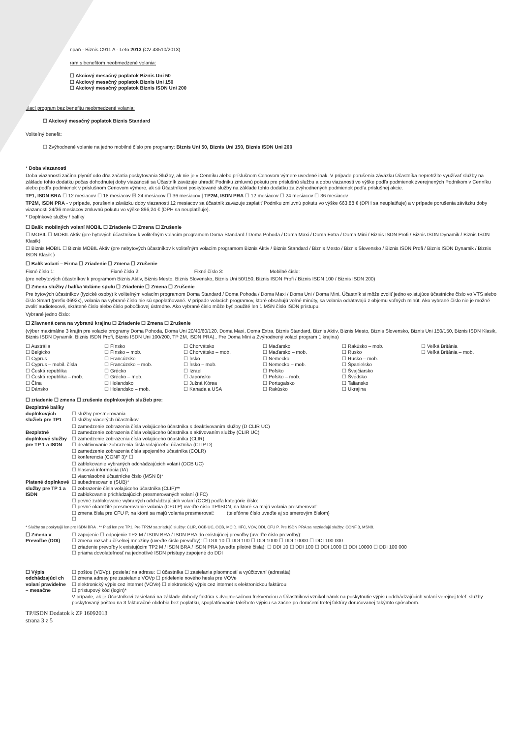npaň - Biznis C911 A - Leto 2013 (CV 43510/2013)
ram s benefitom neobmedzené volania:
☐ Akciový mesačný poplatok Biznis Uni 50
☐ Akciový mesačný poplatok Biznis Uni 150
☐ Akciový mesačný poplatok Biznis ISDN Uni 200
olací program bez benefitu neobmedzené volania:
☐ Akciový mesačný poplatok Biznis Standard
Voliteľný benefit:
☐ Zvýhodnené volanie na jedno mobilné číslo pre programy: Biznis Uni 50, Biznis Uni 150, Biznis ISDN Uni 200
* Doba viazanosti
Doba viazanosti začína plynúť odo dňa začatia poskytovania Služby, ak nie je v Cenníku alebo príslušnom Cenovom výmere uvedené inak. V prípade porušenia záväzku Účastníka nepretržite využívať služby na základe tohto dodatku počas dohodnutej doby viazanosti sa Účastník zaväzuje uhradiť Podniku zmluvnú pokutu pre príslušnú službu a dobu viazanosti vo výške podľa podmienok zverejnených Podnikom v Cenníku alebo podľa podmienok v príslušnom Cenovom výmere, ak sú Účastníkovi poskytované služby na základe tohto dodatku za zvýhodnených podmienok podľa príslušnej akcie.
TP1, ISDN BRA ☐ 12 mesiacov ☐ 18 mesiacov ☒ 24 mesiacov ☐ 36 mesiacov | TP2M, ISDN PRA ☐ 12 mesiacov ☐ 24 mesiacov ☐ 36 mesiacov
TP2M, ISDN PRA - v prípade, porušenia záväzku doby viazanosti 12 mesiacov sa účastník zaväzuje zaplatiť Podniku zmluvnú pokutu vo výške 663,88 € (DPH sa neuplatňuje) a v prípade porušenia záväzku doby viazanosti 24/36 mesiacov zmluvnú pokutu vo výške 896,24 € (DPH sa neuplatňuje).
* Doplnkové služby / balíky
☐ Balík mobilných volaní MOBIL ☐ Zriadenie ☐ Zmena ☐ Zrušenie
☐ MOBIL ☐ MOBIL Aktiv (pre bytových účastníkov k voliteľným volacím programom Doma Standard / Doma Pohoda / Doma Maxi / Doma Extra / Doma Mini / Biznis ISDN Profi / Biznis ISDN Dynamik / Biznis ISDN Klasik)
☐ Biznis MOBIL ☐ Biznis MOBIL Aktiv (pre nebytových účastníkov k voliteľným volacím programom Biznis Aktiv / Biznis Standard / Biznis Mesto / Biznis Slovensko / Biznis ISDN Profi / Biznis ISDN Dynamik / Biznis ISDN Klasik )
☐ Balík volaní – Firma ☐ Zriadenie ☐ Zmena ☐ Zrušenie
Fixné číslo 1: Fixné číslo 2: Fixné číslo 3: Mobilné číslo:
(pre nebytových účastníkov k programom Biznis Aktiv, Biznis Mesto, Biznis Slovensko, Biznis Uni 50/150, Biznis ISDN Profi / Biznis ISDN 100 / Biznis ISDN 200)
☐ Zmena služby / balíka Voláme spolu ☐ Zriadenie ☐ Zmena ☐ Zrušenie
Pre bytových účastníkov (fyzické osoby) k voliteľným volacím programom Doma Standard / Doma Pohoda / Doma Maxi / Doma Uni / Doma Mini. Účastník si môže zvoliť jedno existujúce účastnícke číslo vo VTS alebo číslo Smart (prefix 0692x), volania na vybrané číslo nie sú spoplatňované. V prípade volacích programov, ktoré obsahujú voľné minúty, sa volania odrátavajú z objemu voľných minút. Ako vybrané číslo nie je možné zvoliť audiotexové, skrátené číslo alebo číslo pobočkovej ústredne. Ako vybrané číslo môže byť použité len 1 MSN číslo ISDN prístupu.
Vybrané jedno číslo:
☐ Zľavnená cena na vybranú krajinu ☐ Zriadenie ☐ Zmena ☐ Zrušenie
(výber maximálne 3 krajín pre volacie programy Doma Pohoda, Doma Uni 20/40/60/120, Doma Maxi, Doma Extra, Biznis Standard, Biznis Aktiv, Biznis Mesto, Biznis Slovensko, Biznis Uni 150/150, Biznis ISDN Klasik, Biznis ISDN Dynamik, Biznis ISDN Profi, Biznis ISDN Uni 100/200, TP 2M, ISDN PRA).. Pre Doma Mini a Zvýhodnený volací program 1 krajina)
| ☐ Austrália ☐ Belgicko ☐ Cyprus ☐ Cyprus – mobil. čísla ☐ Česká republika ☐ Česká republika – mob. ☐ Čína ☐ Dánsko | ☐ Fínsko ☐ Fínsko – mob. ☐ Francúzsko ☐ Francúzsko – mob. ☐ Grécko ☐ Grécko – mob. ☐ Holandsko ☐ Holandsko – mob. | ☐ Chorvátsko ☐ Chorvátsko – mob. ☐ Írsko ☐ Írsko – mob. ☐ Izrael ☐ Japonsko ☐ Južná Kórea ☐ Kanada a USA | ☐ Maďarsko ☐ Maďarsko – mob. ☐ Nemecko ☐ Nemecko – mob. ☐ Poľsko ☐ Poľsko – mob. ☐ Portugalsko ☐ Rakúsko | ☐ Rakúsko – mob. ☐ Rusko ☐ Rusko – mob. ☐ Španielsko ☐ Švajčiarsko ☐ Švédsko ☐ Taliansko ☐ Ukrajina | ☐ Veľká Británia ☐ Veľká Británia – mob. |
☐ zriadenie ☐ zmena ☐ zrušenie doplnkových služieb pre:
| Bezplatné balíky doplnkových služieb pre TP1 | ☐ služby presmerovania ☐ služby viacerých účastníkov |
| Bezplatné doplnkové služby pre TP 1 a ISDN | ☐ zamedzenie zobrazenia čísla volajúceho účastníka s deaktivovaním služby (D CLIR UC) ☐ zamedzenie zobrazenia čísla volajúceho účastníka s aktivovaním služby (CLIR UC) ☐ zamedzenie zobrazenia čísla volajúceho účastníka (CLIR) ☐ deaktivovanie zobrazenia čísla volajúceho účastníka (CLIP D) ☐ zamedzenie zobrazenia čísla spojeného účastníka (COLR) ☐ konferencia (CONF 3)* ☐ |
| Platené doplnkové služby pre TP 1 a ISDN | ☐ zablokovanie vybraných odchádzajúcich volaní (OCB UC) ☐ hlasová informácia (IA) ☐ viacnásobné účastnícke číslo (MSN 8)* ☐ subadresovanie (SUB)* ☐ zobrazenie čísla volajúceho účastníka (CLIP)** ☐ zablokovanie prichádzajúcich presmerovaných volaní (IIFC) ☐ pevné zablokovanie vybraných odchádzajúcich volaní (OCB) podľa kategórie číslo: ☐ pevné okamžité presmerovanie volania (CFU P) uveďte číslo TP/ISDN, na ktoré sa majú volania presmerovať: ☐ zmena čísla pre CFU P, na ktoré sa majú volania presmerovať: (telefónne číslo uveďte aj so smerovým číslom) ☐ |
* Služby sa poskytujú len pre ISDN BRA . ** Platí len pre TP1. Pre TP2M sa zriaďujú služby: CLIR, OCB UC, OCB, MCID, IIFC, VOV, DDI, CFU P. Pre ISDN PRA sa nezriaďujú služby: CONF 3, MSN8.
| ☐ Zmena v Prevoľbe (DDI) | ☐ zapojenie ☐ odpojenie TP2 M / ISDN BRA / ISDN PRA do existujúcej prevoľby (uveďte číslo prevoľby): ☐ zmena rozsahu číselnej množiny (uveďte číslo prevoľby): ☐ DDI 10 ☐ DDI 100 ☐ DDI 1000 ☐ DDI 10000 ☐ DDI 100 000 ☐ zriadenie prevoľby k existujúcim TP2 M / ISDN BRA / ISDN PRA (uveďte pilotné čísla): ☐ DDI 10 ☐ DDI 100 ☐ DDI 1000 ☐ DDI 10000 ☐ DDI 100 000 ☐ priama dovolateľnosť na jednotlivé ISDN prístupy zapojené do DDI |
| ☐ Výpis odchádzajúci ch volaní pravidelne – mesačne | ☐ poštou (VOVp), posielať na adresu: ☐ účastníka ☐ zasielania písomností a vyúčtovaní (adresáta) ☐ zmena adresy pre zasielanie VOVp ☐ pridelenie nového hesla pre VOVe ☐ elektronický výpis cez internet (VOVe) ☐ elektronický výpis cez internet s elektronickou faktúrou ☐ prístupový kód (login)* V prípade, ak je Účastníkovi zasielaná na základe dohody faktúra s dvojmesačnou frekvenciou a Účastníkovi vznikol nárok na poskytnutie výpisu odchádzajúcich volaní verejnej telef. služby poskytovaný poštou na 3 fakturačné obdobia bez poplatku, spoplatňovanie takéhoto výpisu sa začne po doručení tretej faktúry doručovanej takýmto spôsobom. |
TP/ISDN Dodatok k ZP 16092013
strana 3 z 5